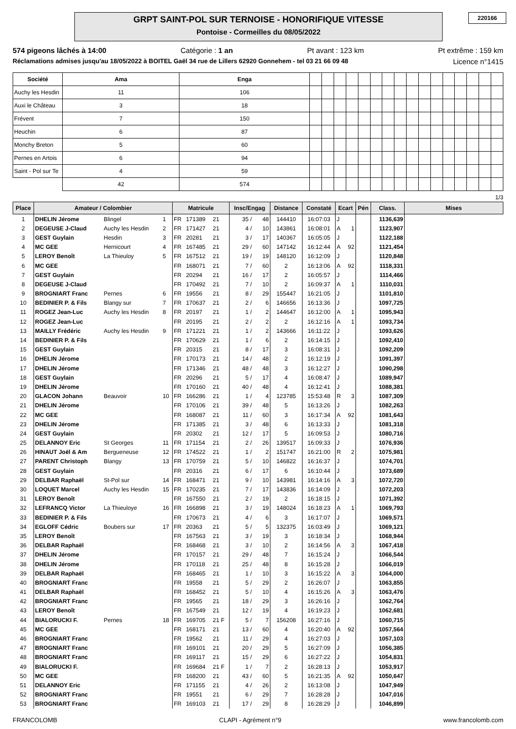220166
GRPT SAINT-POL SUR TERNOISE - HONORIFIQUE VITESSE
Pontoise - Cormeilles du 08/05/2022
574 pigeons lâchés à 14:00 Catégorie : 1 an Pt avant : 123 km Pt extrême : 159 km
Réclamations admises jusqu'au 18/05/2022 à BOITEL Gaël 34 rue de Lillers 62920 Gonnehem - tel 03 21 66 09 48 Licence n°1415
| Société | Ama | Enga | | | | | | | | | | | | | | | | |
| Auchy les Hesdin | 11 | 106 | | | | | | | | | | | | | | | | |
| Auxi le Château | 3 | 18 | | | | | | | | | | | | | | | | |
| Frévent | 7 | 150 | | | | | | | | | | | | | | | | |
| Heuchin | 6 | 87 | | | | | | | | | | | | | | | | |
| Monchy Breton | 5 | 60 | | | | | | | | | | | | | | | | |
| Pernes en Artois | 6 | 94 | | | | | | | | | | | | | | | | |
| Saint - Pol sur Te | 4 | 59 | | | | | | | | | | | | | | | | |
| | 42 | 574 | | | | | | | | | | | | | | | | |
1/3
| Place | Amateur / Colombier | | | Matricule | | | Insc/Engag | | Distance | Constaté | Ecart | | Pén | Class. | Mises |
| --- | --- | --- | --- | --- | --- | --- | --- | --- | --- | --- | --- | --- | --- | --- | --- |
| 1 | DHELIN Jérome | Blingel | 1 | FR | 171389 | 21 | 35 / | 48 | 144410 | 16:07:03 | J | | | 1136,639 | |
| 2 | DEGEUSE J-Claud | Auchy les Hesdin | 2 | FR | 171427 | 21 | 4 / | 10 | 143861 | 16:08:01 | A | 1 | | 1123,907 | |
| 3 | GEST Guylain | Hesdin | 3 | FR | 20281 | 21 | 3 / | 17 | 140367 | 16:05:05 | J | | | 1122,188 | |
| 4 | MC GEE | Hernicourt | 4 | FR | 167485 | 21 | 29 / | 60 | 147142 | 16:12:44 | A | 92 | | 1121,454 | |
| 5 | LEROY Benoît | La Thieuloy | 5 | FR | 167512 | 21 | 19 / | 19 | 148120 | 16:12:09 | J | | | 1120,848 | |
| 6 | MC GEE | | | FR | 168071 | 21 | 7 / | 60 | 2 | 16:13:06 | A | 92 | | 1118,331 | |
| 7 | GEST Guylain | | | FR | 20294 | 21 | 16 / | 17 | 2 | 16:05:57 | J | | | 1114,466 | |
| 8 | DEGEUSE J-Claud | | | FR | 170492 | 21 | 7 / | 10 | 2 | 16:09:37 | A | 1 | | 1110,031 | |
| 9 | BROGNIART Franc | Pernes | 6 | FR | 19556 | 21 | 8 / | 29 | 155447 | 16:21:05 | J | | | 1101,810 | |
| 10 | BEDINIER P. & Fils | Blangy sur | 7 | FR | 170637 | 21 | 2 / | 6 | 146656 | 16:13:36 | J | | | 1097,725 | |
| 11 | ROGEZ Jean-Luc | Auchy les Hesdin | 8 | FR | 20197 | 21 | 1 / | 2 | 144647 | 16:12:00 | A | 1 | | 1095,943 | |
| 12 | ROGEZ Jean-Luc | | | FR | 20195 | 21 | 2 / | 2 | 2 | 16:12:16 | A | 1 | | 1093,734 | |
| 13 | MAILLY Frédéric | Auchy les Hesdin | 9 | FR | 171221 | 21 | 1 / | 2 | 143666 | 16:11:22 | J | | | 1093,626 | |
| 14 | BEDINIER P. & Fils | | | FR | 170629 | 21 | 1 / | 6 | 2 | 16:14:15 | J | | | 1092,410 | |
| 15 | GEST Guylain | | | FR | 20315 | 21 | 8 / | 17 | 3 | 16:08:31 | J | | | 1092,209 | |
| 16 | DHELIN Jérome | | | FR | 170173 | 21 | 14 / | 48 | 2 | 16:12:19 | J | | | 1091,397 | |
| 17 | DHELIN Jérome | | | FR | 171346 | 21 | 48 / | 48 | 3 | 16:12:27 | J | | | 1090,298 | |
| 18 | GEST Guylain | | | FR | 20296 | 21 | 5 / | 17 | 4 | 16:08:47 | J | | | 1089,947 | |
| 19 | DHELIN Jérome | | | FR | 170160 | 21 | 40 / | 48 | 4 | 16:12:41 | J | | | 1088,381 | |
| 20 | GLACON Johann | Beauvoir | 10 | FR | 166286 | 21 | 1 / | 4 | 123785 | 15:53:48 | R | 3 | | 1087,309 | |
| 21 | DHELIN Jérome | | | FR | 170106 | 21 | 39 / | 48 | 5 | 16:13:26 | J | | | 1082,263 | |
| 22 | MC GEE | | | FR | 168087 | 21 | 11 / | 60 | 3 | 16:17:34 | A | 92 | | 1081,643 | |
| 23 | DHELIN Jérome | | | FR | 171385 | 21 | 3 / | 48 | 6 | 16:13:33 | J | | | 1081,318 | |
| 24 | GEST Guylain | | | FR | 20302 | 21 | 12 / | 17 | 5 | 16:09:53 | J | | | 1080,716 | |
| 25 | DELANNOY Eric | St Georges | 11 | FR | 171154 | 21 | 2 / | 26 | 139517 | 16:09:33 | J | | | 1076,936 | |
| 26 | HINAUT Joël & Am | Bergueneuse | 12 | FR | 174522 | 21 | 1 / | 2 | 151747 | 16:21:00 | R | 2 | | 1075,981 | |
| 27 | PARENT Christoph | Blangy | 13 | FR | 170759 | 21 | 5 / | 10 | 146822 | 16:16:37 | J | | | 1074,701 | |
| 28 | GEST Guylain | | | FR | 20316 | 21 | 6 / | 17 | 6 | 16:10:44 | J | | | 1073,689 | |
| 29 | DELBAR Raphaël | St-Pol sur | 14 | FR | 168471 | 21 | 9 / | 10 | 143981 | 16:14:16 | A | 3 | | 1072,720 | |
| 30 | LOQUET Marcel | Auchy les Hesdin | 15 | FR | 170235 | 21 | 7 / | 17 | 143836 | 16:14:09 | J | | | 1072,203 | |
| 31 | LEROY Benoît | | | FR | 167550 | 21 | 2 / | 19 | 2 | 16:18:15 | J | | | 1071,392 | |
| 32 | LEFRANCQ Victor | La Thieuloye | 16 | FR | 166898 | 21 | 3 / | 19 | 148024 | 16:18:23 | A | 1 | | 1069,793 | |
| 33 | BEDINIER P. & Fils | | | FR | 170673 | 21 | 4 / | 6 | 3 | 16:17:07 | J | | | 1069,571 | |
| 34 | EGLOFF Cédric | Boubers sur | 17 | FR | 20363 | 21 | 5 / | 5 | 132375 | 16:03:49 | J | | | 1069,121 | |
| 35 | LEROY Benoît | | | FR | 167563 | 21 | 3 / | 19 | 3 | 16:18:34 | J | | | 1068,944 | |
| 36 | DELBAR Raphaël | | | FR | 168468 | 21 | 3 / | 10 | 2 | 16:14:56 | A | 3 | | 1067,418 | |
| 37 | DHELIN Jérome | | | FR | 170157 | 21 | 29 / | 48 | 7 | 16:15:24 | J | | | 1066,544 | |
| 38 | DHELIN Jérome | | | FR | 170118 | 21 | 25 / | 48 | 8 | 16:15:28 | J | | | 1066,019 | |
| 39 | DELBAR Raphaël | | | FR | 168465 | 21 | 1 / | 10 | 3 | 16:15:22 | A | 3 | | 1064,000 | |
| 40 | BROGNIART Franc | | | FR | 19558 | 21 | 5 / | 29 | 2 | 16:26:07 | J | | | 1063,855 | |
| 41 | DELBAR Raphaël | | | FR | 168452 | 21 | 5 / | 10 | 4 | 16:15:26 | A | 3 | | 1063,476 | |
| 42 | BROGNIART Franc | | | FR | 19565 | 21 | 18 / | 29 | 3 | 16:26:16 | J | | | 1062,764 | |
| 43 | LEROY Benoît | | | FR | 167549 | 21 | 12 / | 19 | 4 | 16:19:23 | J | | | 1062,681 | |
| 44 | BIALORUCKI F. | Pernes | 18 | FR | 169705 | 21 F | 5 / | 7 | 156208 | 16:27:16 | J | | | 1060,715 | |
| 45 | MC GEE | | | FR | 168171 | 21 | 13 / | 60 | 4 | 16:20:40 | A | 92 | | 1057,564 | |
| 46 | BROGNIART Franc | | | FR | 19562 | 21 | 11 / | 29 | 4 | 16:27:03 | J | | | 1057,103 | |
| 47 | BROGNIART Franc | | | FR | 169101 | 21 | 20 / | 29 | 5 | 16:27:09 | J | | | 1056,385 | |
| 48 | BROGNIART Franc | | | FR | 169117 | 21 | 15 / | 29 | 6 | 16:27:22 | J | | | 1054,831 | |
| 49 | BIALORUCKI F. | | | FR | 169684 | 21 F | 1 / | 7 | 2 | 16:28:13 | J | | | 1053,917 | |
| 50 | MC GEE | | | FR | 168200 | 21 | 43 / | 60 | 5 | 16:21:35 | A | 92 | | 1050,647 | |
| 51 | DELANNOY Eric | | | FR | 171155 | 21 | 4 / | 26 | 2 | 16:13:08 | J | | | 1047,949 | |
| 52 | BROGNIART Franc | | | FR | 19551 | 21 | 6 / | 29 | 7 | 16:28:28 | J | | | 1047,016 | |
| 53 | BROGNIART Franc | | | FR | 169103 | 21 | 17 / | 29 | 8 | 16:28:29 | J | | | 1046,899 | |
FRANCOLOMB CLAPI - Agrément n°9 www.francolomb.com